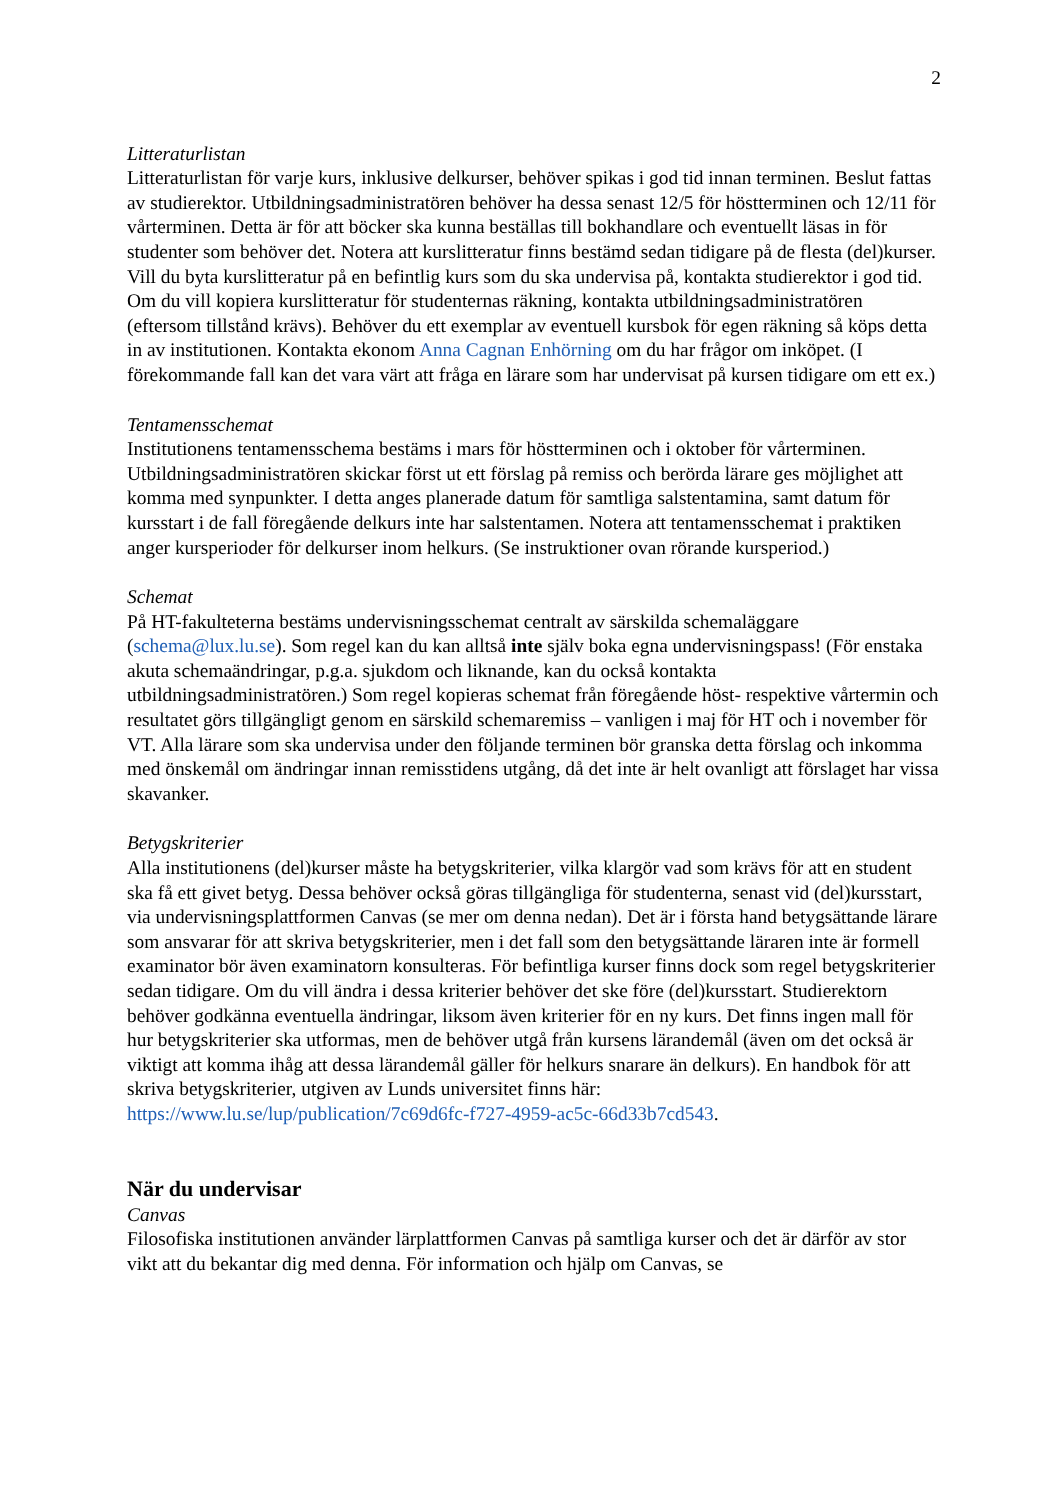2
Litteraturlistan
Litteraturlistan för varje kurs, inklusive delkurser, behöver spikas i god tid innan terminen. Beslut fattas av studierektor. Utbildningsadministratören behöver ha dessa senast 12/5 för höstterminen och 12/11 för vårterminen. Detta är för att böcker ska kunna beställas till bokhandlare och eventuellt läsas in för studenter som behöver det. Notera att kurslitteratur finns bestämd sedan tidigare på de flesta (del)kurser. Vill du byta kurslitteratur på en befintlig kurs som du ska undervisa på, kontakta studierektor i god tid. Om du vill kopiera kurslitteratur för studenternas räkning, kontakta utbildningsadministratören (eftersom tillstånd krävs). Behöver du ett exemplar av eventuell kursbok för egen räkning så köps detta in av institutionen. Kontakta ekonom Anna Cagnan Enhörning om du har frågor om inköpet. (I förekommande fall kan det vara värt att fråga en lärare som har undervisat på kursen tidigare om ett ex.)
Tentamensschemat
Institutionens tentamensschema bestäms i mars för höstterminen och i oktober för vårterminen. Utbildningsadministratören skickar först ut ett förslag på remiss och berörda lärare ges möjlighet att komma med synpunkter. I detta anges planerade datum för samtliga salstentamina, samt datum för kursstart i de fall föregående delkurs inte har salstentamen. Notera att tentamensschemat i praktiken anger kursperioder för delkurser inom helkurs. (Se instruktioner ovan rörande kursperiod.)
Schemat
På HT-fakulteterna bestäms undervisningsschemat centralt av särskilda schemaläggare (schema@lux.lu.se). Som regel kan du kan alltså inte själv boka egna undervisningspass! (För enstaka akuta schemaändringar, p.g.a. sjukdom och liknande, kan du också kontakta utbildningsadministratören.) Som regel kopieras schemat från föregående höst- respektive vårtermin och resultatet görs tillgängligt genom en särskild schemaremiss – vanligen i maj för HT och i november för VT. Alla lärare som ska undervisa under den följande terminen bör granska detta förslag och inkomma med önskemål om ändringar innan remisstidens utgång, då det inte är helt ovanligt att förslaget har vissa skavanker.
Betygskriterier
Alla institutionens (del)kurser måste ha betygskriterier, vilka klargör vad som krävs för att en student ska få ett givet betyg. Dessa behöver också göras tillgängliga för studenterna, senast vid (del)kursstart, via undervisningsplattformen Canvas (se mer om denna nedan). Det är i första hand betygsättande lärare som ansvarar för att skriva betygskriterier, men i det fall som den betygsättande läraren inte är formell examinator bör även examinatorn konsulteras. För befintliga kurser finns dock som regel betygskriterier sedan tidigare. Om du vill ändra i dessa kriterier behöver det ske före (del)kursstart. Studierektorn behöver godkänna eventuella ändringar, liksom även kriterier för en ny kurs. Det finns ingen mall för hur betygskriterier ska utformas, men de behöver utgå från kursens lärandemål (även om det också är viktigt att komma ihåg att dessa lärandemål gäller för helkurs snarare än delkurs). En handbok för att skriva betygskriterier, utgiven av Lunds universitet finns här: https://www.lu.se/lup/publication/7c69d6fc-f727-4959-ac5c-66d33b7cd543.
När du undervisar
Canvas
Filosofiska institutionen använder lärplattformen Canvas på samtliga kurser och det är därför av stor vikt att du bekantar dig med denna. För information och hjälp om Canvas, se